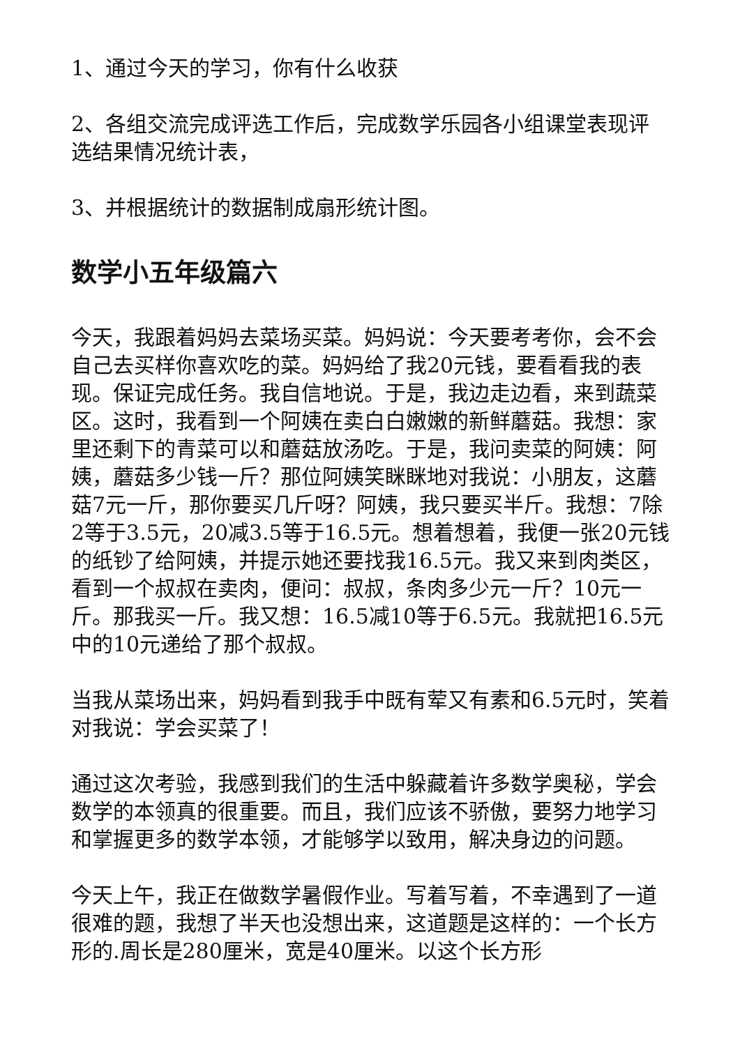1、通过今天的学习，你有什么收获
2、各组交流完成评选工作后，完成数学乐园各小组课堂表现评选结果情况统计表，
3、并根据统计的数据制成扇形统计图。
数学小五年级篇六
今天，我跟着妈妈去菜场买菜。妈妈说：今天要考考你，会不会自己去买样你喜欢吃的菜。妈妈给了我20元钱，要看看我的表现。保证完成任务。我自信地说。于是，我边走边看，来到蔬菜区。这时，我看到一个阿姨在卖白白嫩嫩的新鲜蘑菇。我想：家里还剩下的青菜可以和蘑菇放汤吃。于是，我问卖菜的阿姨：阿姨，蘑菇多少钱一斤？那位阿姨笑眯眯地对我说：小朋友，这蘑菇7元一斤，那你要买几斤呀？阿姨，我只要买半斤。我想：7除2等于3.5元，20减3.5等于16.5元。想着想着，我便一张20元钱的纸钞了给阿姨，并提示她还要找我16.5元。我又来到肉类区，看到一个叔叔在卖肉，便问：叔叔，条肉多少元一斤？10元一斤。那我买一斤。我又想：16.5减10等于6.5元。我就把16.5元中的10元递给了那个叔叔。
当我从菜场出来，妈妈看到我手中既有荤又有素和6.5元时，笑着对我说：学会买菜了！
通过这次考验，我感到我们的生活中躲藏着许多数学奥秘，学会数学的本领真的很重要。而且，我们应该不骄傲，要努力地学习和掌握更多的数学本领，才能够学以致用，解决身边的问题。
今天上午，我正在做数学暑假作业。写着写着，不幸遇到了一道很难的题，我想了半天也没想出来，这道题是这样的：一个长方形的.周长是280厘米，宽是40厘米。以这个长方形